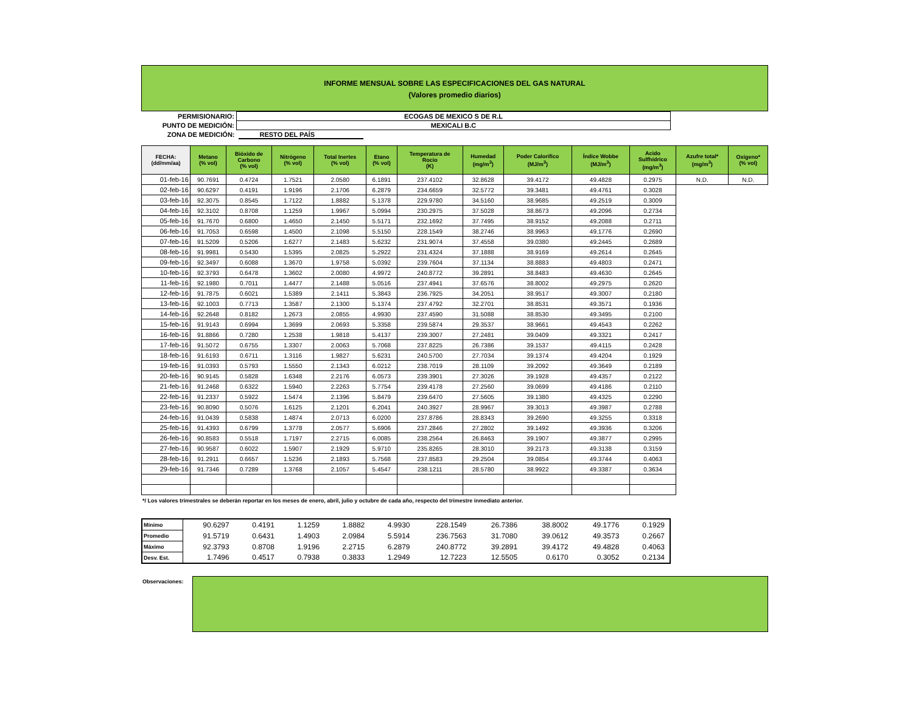INFORME MENSUAL SOBRE LAS ESPECIFICACIONES DEL GAS NATURAL
(Valores promedio diarios)
| PERMISIONARIO: | ECOGAS DE MEXICO S DE R.L |
| PUNTO DE MEDICIÓN: | MEXICALI B.C |
| ZONA DE MEDICIÓN: | RESTO DEL PAÍS |
| FECHA: (dd/mm/aa) | Metano (% vol) | Bióxido de Carbono (% vol) | Nitrógeno (% vol) | Total Inertes (% vol) | Etano (% vol) | Temperatura de Rocio (K) | Humedad (mg/m<sup>3</sup>) | Poder Calorífico (MJ/m<sup>3</sup>) | Índice Wobbe (MJ/m<sup>3</sup>) | Acido Sulfhídrico (mg/m<sup>3</sup>) | Azufre total* (mg/m<sup>3</sup>) | Oxígeno* (% vol) |
| --- | --- | --- | --- | --- | --- | --- | --- | --- | --- | --- | --- | --- |
| 01-feb-16 | 90.7691 | 0.4724 | 1.7521 | 2.0580 | 6.1891 | 237.4102 | 32.8628 | 39.4172 | 49.4828 | 0.2975 | N.D. | N.D. |
| 02-feb-16 | 90.6297 | 0.4191 | 1.9196 | 2.1706 | 6.2879 | 234.6659 | 32.5772 | 39.3481 | 49.4761 | 0.3028 | | |
| 03-feb-16 | 92.3075 | 0.8545 | 1.7122 | 1.8882 | 5.1378 | 229.9780 | 34.5160 | 38.9685 | 49.2519 | 0.3009 | | |
| 04-feb-16 | 92.3102 | 0.8708 | 1.1259 | 1.9967 | 5.0994 | 230.2975 | 37.5028 | 38.8673 | 49.2096 | 0.2734 | | |
| 05-feb-16 | 91.7670 | 0.6800 | 1.4650 | 2.1450 | 5.5171 | 232.1692 | 37.7495 | 38.9152 | 49.2088 | 0.2711 | | |
| 06-feb-16 | 91.7053 | 0.6598 | 1.4500 | 2.1098 | 5.5150 | 228.1549 | 38.2746 | 38.9963 | 49.1776 | 0.2690 | | |
| 07-feb-16 | 91.5209 | 0.5206 | 1.6277 | 2.1483 | 5.6232 | 231.9074 | 37.4558 | 39.0380 | 49.2445 | 0.2689 | | |
| 08-feb-16 | 91.9981 | 0.5430 | 1.5395 | 2.0825 | 5.2922 | 231.4324 | 37.1888 | 38.9169 | 49.2614 | 0.2645 | | |
| 09-feb-16 | 92.3497 | 0.6088 | 1.3670 | 1.9758 | 5.0392 | 239.7604 | 37.1134 | 38.8883 | 49.4803 | 0.2471 | | |
| 10-feb-16 | 92.3793 | 0.6478 | 1.3602 | 2.0080 | 4.9972 | 240.8772 | 39.2891 | 38.8483 | 49.4630 | 0.2645 | | |
| 11-feb-16 | 92.1980 | 0.7011 | 1.4477 | 2.1488 | 5.0516 | 237.4941 | 37.6576 | 38.8002 | 49.2975 | 0.2620 | | |
| 12-feb-16 | 91.7875 | 0.6021 | 1.5389 | 2.1411 | 5.3843 | 236.7925 | 34.2051 | 38.9517 | 49.3007 | 0.2180 | | |
| 13-feb-16 | 92.1003 | 0.7713 | 1.3587 | 2.1300 | 5.1374 | 237.4792 | 32.2701 | 38.8531 | 49.3571 | 0.1936 | | |
| 14-feb-16 | 92.2648 | 0.8182 | 1.2673 | 2.0855 | 4.9930 | 237.4590 | 31.5088 | 38.8530 | 49.3495 | 0.2100 | | |
| 15-feb-16 | 91.9143 | 0.6994 | 1.3699 | 2.0693 | 5.3358 | 239.5874 | 29.3537 | 38.9661 | 49.4543 | 0.2262 | | |
| 16-feb-16 | 91.8866 | 0.7280 | 1.2538 | 1.9818 | 5.4137 | 239.3007 | 27.2481 | 39.0409 | 49.3321 | 0.2417 | | |
| 17-feb-16 | 91.5072 | 0.6755 | 1.3307 | 2.0063 | 5.7068 | 237.8225 | 26.7386 | 39.1537 | 49.4115 | 0.2428 | | |
| 18-feb-16 | 91.6193 | 0.6711 | 1.3116 | 1.9827 | 5.6231 | 240.5700 | 27.7034 | 39.1374 | 49.4204 | 0.1929 | | |
| 19-feb-16 | 91.0393 | 0.5793 | 1.5550 | 2.1343 | 6.0212 | 238.7019 | 28.1109 | 39.2092 | 49.3649 | 0.2189 | | |
| 20-feb-16 | 90.9145 | 0.5828 | 1.6348 | 2.2176 | 6.0573 | 239.3901 | 27.3026 | 39.1928 | 49.4357 | 0.2122 | | |
| 21-feb-16 | 91.2468 | 0.6322 | 1.5940 | 2.2263 | 5.7754 | 239.4178 | 27.2560 | 39.0699 | 49.4186 | 0.2110 | | |
| 22-feb-16 | 91.2337 | 0.5922 | 1.5474 | 2.1396 | 5.8479 | 239.6470 | 27.5605 | 39.1380 | 49.4325 | 0.2290 | | |
| 23-feb-16 | 90.8090 | 0.5076 | 1.6125 | 2.1201 | 6.2041 | 240.3927 | 28.9967 | 39.3013 | 49.3987 | 0.2788 | | |
| 24-feb-16 | 91.0439 | 0.5838 | 1.4874 | 2.0713 | 6.0200 | 237.8786 | 28.8343 | 39.2690 | 49.3255 | 0.3318 | | |
| 25-feb-16 | 91.4393 | 0.6799 | 1.3778 | 2.0577 | 5.6906 | 237.2846 | 27.2802 | 39.1492 | 49.3936 | 0.3206 | | |
| 26-feb-16 | 90.8583 | 0.5518 | 1.7197 | 2.2715 | 6.0085 | 238.2564 | 26.8463 | 39.1907 | 49.3877 | 0.2995 | | |
| 27-feb-16 | 90.9587 | 0.6022 | 1.5907 | 2.1929 | 5.9710 | 235.8265 | 28.3010 | 39.2173 | 49.3138 | 0.3159 | | |
| 28-feb-16 | 91.2911 | 0.6657 | 1.5236 | 2.1893 | 5.7568 | 237.8583 | 29.2504 | 39.0854 | 49.3744 | 0.4063 | | |
| 29-feb-16 | 91.7346 | 0.7289 | 1.3768 | 2.1057 | 5.4547 | 238.1211 | 28.5780 | 38.9922 | 49.3387 | 0.3634 | | |
*/ Los valores trimestrales se deberán reportar en los meses de enero, abril, julio y octubre de cada año, respecto del trimestre inmediato anterior.
| Mínimo | 90.6297 | 0.4191 | 1.1259 | 1.8882 | 4.9930 | 228.1549 | 26.7386 | 38.8002 | 49.1776 | 0.1929 |
| Promedio | 91.5719 | 0.6431 | 1.4903 | 2.0984 | 5.5914 | 236.7563 | 31.7080 | 39.0612 | 49.3573 | 0.2667 |
| Máximo | 92.3793 | 0.8708 | 1.9196 | 2.2715 | 6.2879 | 240.8772 | 39.2891 | 39.4172 | 49.4828 | 0.4063 |
| Desv. Est. | 1.7496 | 0.4517 | 0.7938 | 0.3833 | 1.2949 | 12.7223 | 12.5505 | 0.6170 | 0.3052 | 0.2134 |
Observaciones: